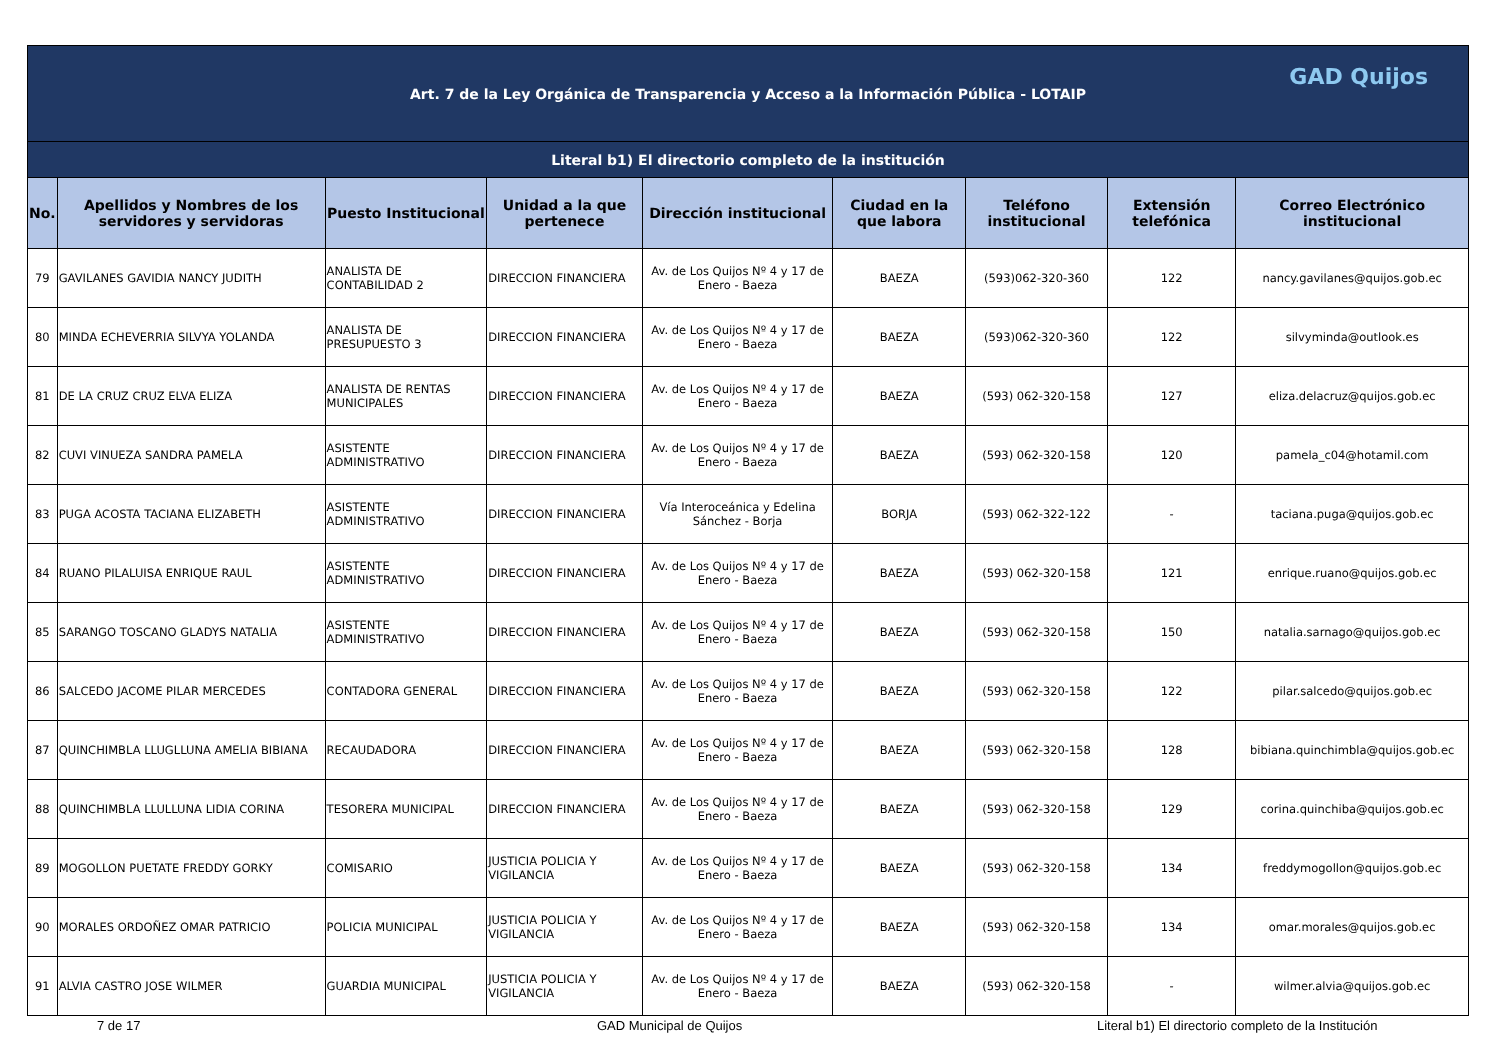| Art. 7 de la Ley Orgánica de Transparencia y Acceso a la Información Pública - LOTAIP GAD Quijos | | | | | | | | |
| Literal b1) El directorio completo de la institución | | | | | | | | |
| No. | Apellidos y Nombres de los servidores y servidoras | Puesto Institucional | Unidad a la que pertenece | Dirección institucional | Ciudad en la que labora | Teléfono institucional | Extensión telefónica | Correo Electrónico institucional |
| 79 | GAVILANES GAVIDIA NANCY JUDITH | ANALISTA DE CONTABILIDAD 2 | DIRECCION FINANCIERA | Av. de Los Quijos Nº 4 y 17 de Enero - Baeza | BAEZA | (593)062-320-360 | 122 | nancy.gavilanes@quijos.gob.ec |
| 80 | MINDA ECHEVERRIA SILVYA YOLANDA | ANALISTA DE PRESUPUESTO 3 | DIRECCION FINANCIERA | Av. de Los Quijos Nº 4 y 17 de Enero - Baeza | BAEZA | (593)062-320-360 | 122 | silvyminda@outlook.es |
| 81 | DE LA CRUZ CRUZ ELVA ELIZA | ANALISTA DE RENTAS MUNICIPALES | DIRECCION FINANCIERA | Av. de Los Quijos Nº 4 y 17 de Enero - Baeza | BAEZA | (593) 062-320-158 | 127 | eliza.delacruz@quijos.gob.ec |
| 82 | CUVI VINUEZA SANDRA PAMELA | ASISTENTE ADMINISTRATIVO | DIRECCION FINANCIERA | Av. de Los Quijos Nº 4 y 17 de Enero - Baeza | BAEZA | (593) 062-320-158 | 120 | pamela_c04@hotamil.com |
| 83 | PUGA ACOSTA TACIANA ELIZABETH | ASISTENTE ADMINISTRATIVO | DIRECCION FINANCIERA | Vía Interoceánica y Edelina Sánchez - Borja | BORJA | (593) 062-322-122 | - | taciana.puga@quijos.gob.ec |
| 84 | RUANO PILALUISA ENRIQUE RAUL | ASISTENTE ADMINISTRATIVO | DIRECCION FINANCIERA | Av. de Los Quijos Nº 4 y 17 de Enero - Baeza | BAEZA | (593) 062-320-158 | 121 | enrique.ruano@quijos.gob.ec |
| 85 | SARANGO TOSCANO GLADYS NATALIA | ASISTENTE ADMINISTRATIVO | DIRECCION FINANCIERA | Av. de Los Quijos Nº 4 y 17 de Enero - Baeza | BAEZA | (593) 062-320-158 | 150 | natalia.sarnago@quijos.gob.ec |
| 86 | SALCEDO JACOME PILAR MERCEDES | CONTADORA GENERAL | DIRECCION FINANCIERA | Av. de Los Quijos Nº 4 y 17 de Enero - Baeza | BAEZA | (593) 062-320-158 | 122 | pilar.salcedo@quijos.gob.ec |
| 87 | QUINCHIMBLA LLUGLLUNA AMELIA BIBIANA | RECAUDADORA | DIRECCION FINANCIERA | Av. de Los Quijos Nº 4 y 17 de Enero - Baeza | BAEZA | (593) 062-320-158 | 128 | bibiana.quinchimbla@quijos.gob.ec |
| 88 | QUINCHIMBLA LLULLUNA LIDIA CORINA | TESORERA MUNICIPAL | DIRECCION FINANCIERA | Av. de Los Quijos Nº 4 y 17 de Enero - Baeza | BAEZA | (593) 062-320-158 | 129 | corina.quinchiba@quijos.gob.ec |
| 89 | MOGOLLON PUETATE FREDDY GORKY | COMISARIO | JUSTICIA POLICIA Y VIGILANCIA | Av. de Los Quijos Nº 4 y 17 de Enero - Baeza | BAEZA | (593) 062-320-158 | 134 | freddymogollon@quijos.gob.ec |
| 90 | MORALES ORDOÑEZ OMAR PATRICIO | POLICIA MUNICIPAL | JUSTICIA POLICIA Y VIGILANCIA | Av. de Los Quijos Nº 4 y 17 de Enero - Baeza | BAEZA | (593) 062-320-158 | 134 | omar.morales@quijos.gob.ec |
| 91 | ALVIA CASTRO JOSE WILMER | GUARDIA MUNICIPAL | JUSTICIA POLICIA Y VIGILANCIA | Av. de Los Quijos Nº 4 y 17 de Enero - Baeza | BAEZA | (593) 062-320-158 | - | wilmer.alvia@quijos.gob.ec |
7 de 17 GAD Municipal de Quijos Literal b1) El directorio completo de la Institución